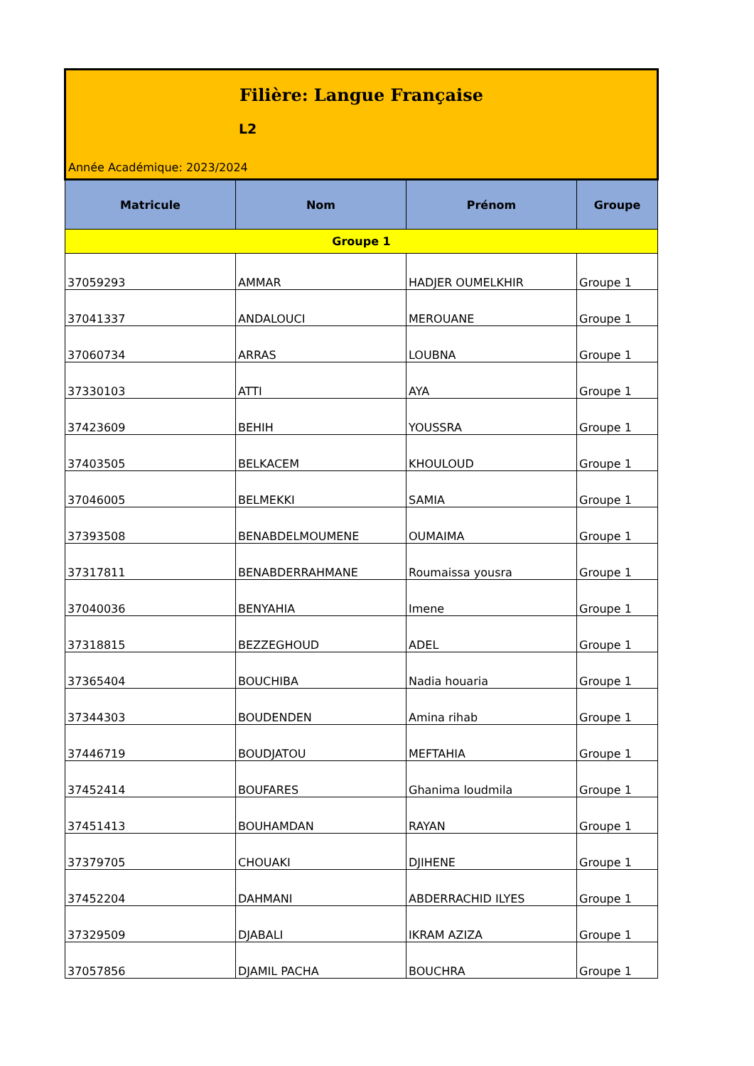| Filière: Langue Française L2 Année Académique: 2023/2024 | | | |
| Matricule | Nom | Prénom | Groupe |
| Groupe 1 | | | |
| 37059293 | AMMAR | HADJER OUMELKHIR | Groupe 1 |
| 37041337 | ANDALOUCI | MEROUANE | Groupe 1 |
| 37060734 | ARRAS | LOUBNA | Groupe 1 |
| 37330103 | ATTI | AYA | Groupe 1 |
| 37423609 | BEHIH | YOUSSRA | Groupe 1 |
| 37403505 | BELKACEM | KHOULOUD | Groupe 1 |
| 37046005 | BELMEKKI | SAMIA | Groupe 1 |
| 37393508 | BENABDELMOUMENE | OUMAIMA | Groupe 1 |
| 37317811 | BENABDERRAHMANE | Roumaissa yousra | Groupe 1 |
| 37040036 | BENYAHIA | Imene | Groupe 1 |
| 37318815 | BEZZEGHOUD | ADEL | Groupe 1 |
| 37365404 | BOUCHIBA | Nadia houaria | Groupe 1 |
| 37344303 | BOUDENDEN | Amina rihab | Groupe 1 |
| 37446719 | BOUDJATOU | MEFTAHIA | Groupe 1 |
| 37452414 | BOUFARES | Ghanima loudmila | Groupe 1 |
| 37451413 | BOUHAMDAN | RAYAN | Groupe 1 |
| 37379705 | CHOUAKI | DJIHENE | Groupe 1 |
| 37452204 | DAHMANI | ABDERRACHID ILYES | Groupe 1 |
| 37329509 | DJABALI | IKRAM AZIZA | Groupe 1 |
| 37057856 | DJAMIL PACHA | BOUCHRA | Groupe 1 |